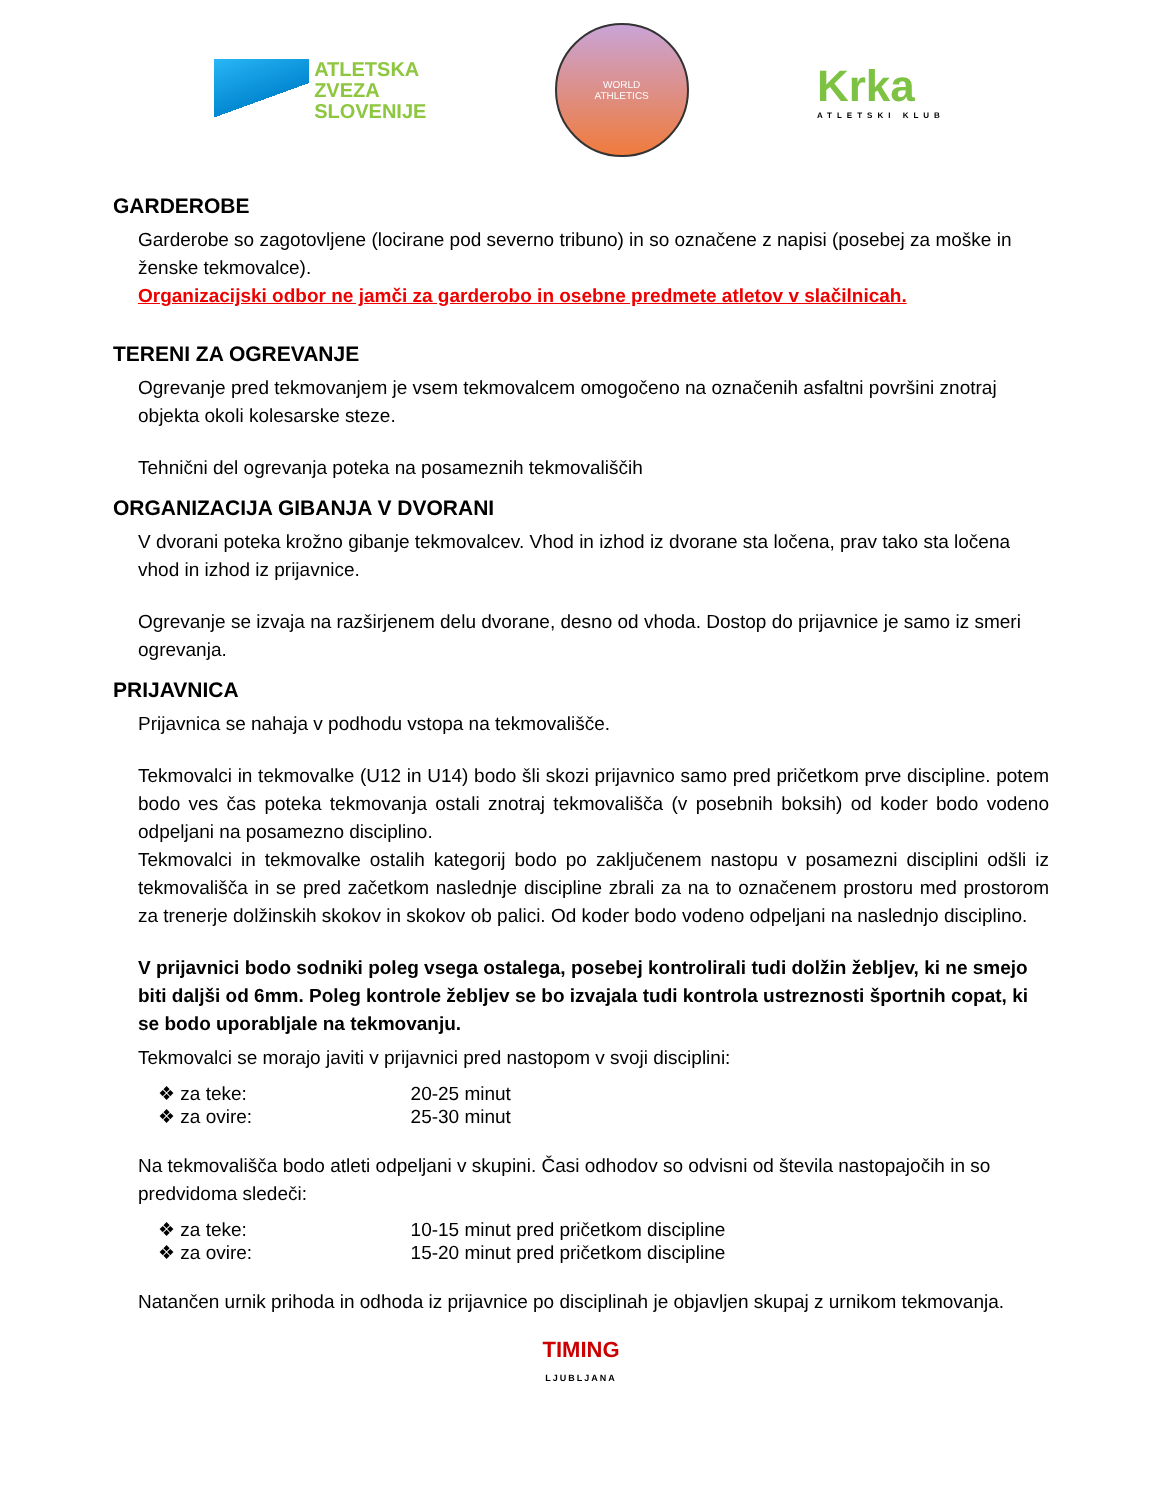ATLETSKA
ZVEZA
SLOVENIJE
WORLD
ATHLETICS
Krka
ATLETSKI KLUB
GARDEROBE
Garderobe so zagotovljene (locirane pod severno tribuno) in so označene z napisi (posebej za moške in ženske tekmovalce).
Organizacijski odbor ne jamči za garderobo in osebne predmete atletov v slačilnicah.
TERENI ZA OGREVANJE
Ogrevanje pred tekmovanjem je vsem tekmovalcem omogočeno na označenih asfaltni površini znotraj objekta okoli kolesarske steze.
Tehnični del ogrevanja poteka na posameznih tekmovališčih
ORGANIZACIJA GIBANJA V DVORANI
V dvorani poteka krožno gibanje tekmovalcev. Vhod in izhod iz dvorane sta ločena, prav tako sta ločena vhod in izhod iz prijavnice.
Ogrevanje se izvaja na razširjenem delu dvorane, desno od vhoda. Dostop do prijavnice je samo iz smeri ogrevanja.
PRIJAVNICA
Prijavnica se nahaja v podhodu vstopa na tekmovališče.
Tekmovalci in tekmovalke (U12 in U14) bodo šli skozi prijavnico samo pred pričetkom prve discipline. potem bodo ves čas poteka tekmovanja ostali znotraj tekmovališča (v posebnih boksih) od koder bodo vodeno odpeljani na posamezno disciplino.
Tekmovalci in tekmovalke ostalih kategorij bodo po zaključenem nastopu v posamezni disciplini odšli iz tekmovališča in se pred začetkom naslednje discipline zbrali za na to označenem prostoru med prostorom za trenerje dolžinskih skokov in skokov ob palici. Od koder bodo vodeno odpeljani na naslednjo disciplino.
V prijavnici bodo sodniki poleg vsega ostalega, posebej kontrolirali tudi dolžin žebljev, ki ne smejo biti daljši od 6mm. Poleg kontrole žebljev se bo izvajala tudi kontrola ustreznosti športnih copat, ki se bodo uporabljale na tekmovanju.
Tekmovalci se morajo javiti v prijavnici pred nastopom v svoji disciplini:
❖ za teke: 20-25 minut
❖ za ovire: 25-30 minut
Na tekmovališča bodo atleti odpeljani v skupini. Časi odhodov so odvisni od števila nastopajočih in so predvidoma sledeči:
❖ za teke: 10-15 minut pred pričetkom discipline
❖ za ovire: 15-20 minut pred pričetkom discipline
Natančen urnik prihoda in odhoda iz prijavnice po disciplinah je objavljen skupaj z urnikom tekmovanja.
TIMING
LJUBLJANA